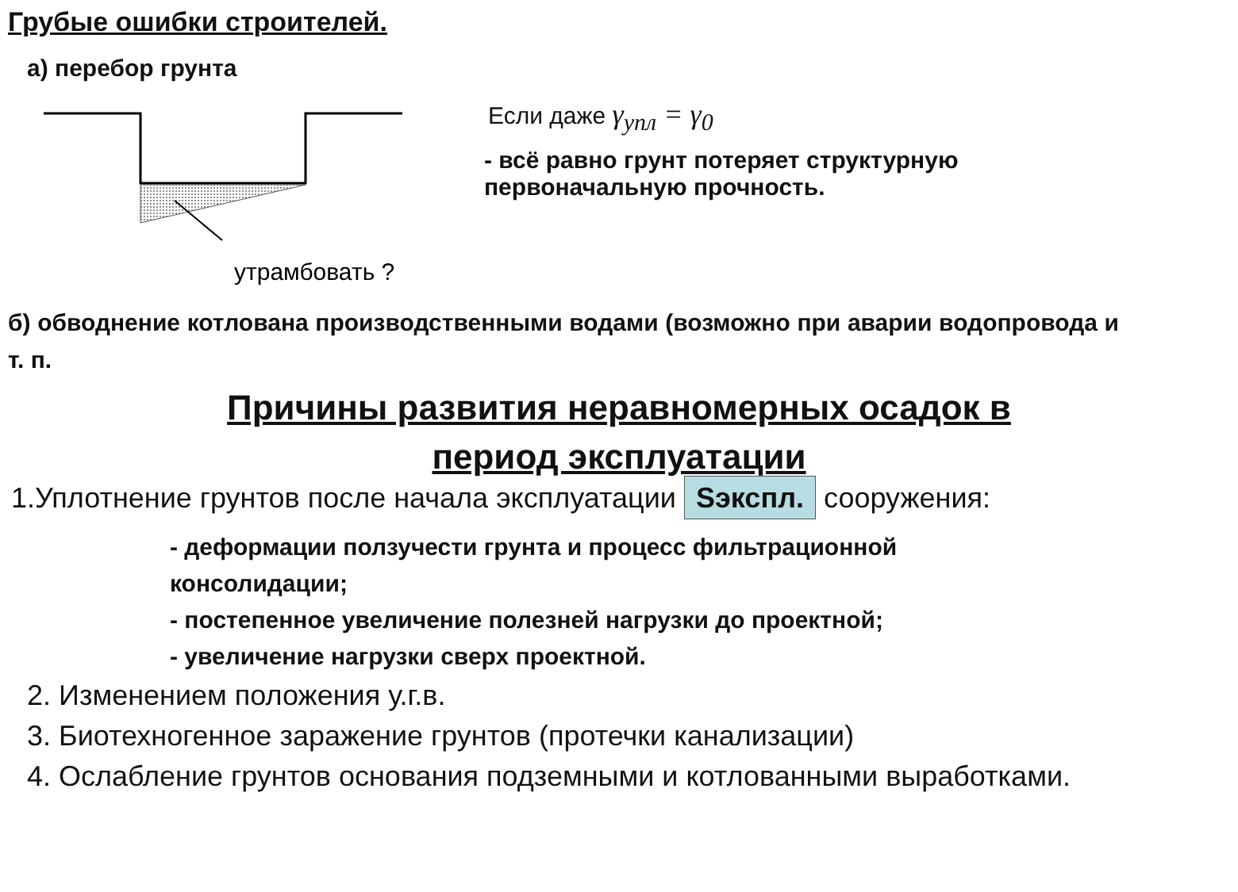Грубые ошибки строителей.
а) перебор грунта
утрамбовать ?
Если даже γ<sub>упл</sub> = γ<sub>0</sub>
- всё равно грунт потеряет структурную
первоначальную прочность.
б) обводнение котлована производственными водами (возможно при аварии водопровода и т. п.
Причины развития неравномерных осадок в
период эксплуатации
1.Уплотнение грунтов после начала эксплуатации Sэкспл. сооружения:
- деформации ползучести грунта и процесс фильтрационной консолидации;
- постепенное увеличение полезней нагрузки до проектной;
- увеличение нагрузки сверх проектной.
2. Изменением положения у.г.в.
3. Биотехногенное заражение грунтов (протечки канализации)
4. Ослабление грунтов основания подземными и котлованными выработками.